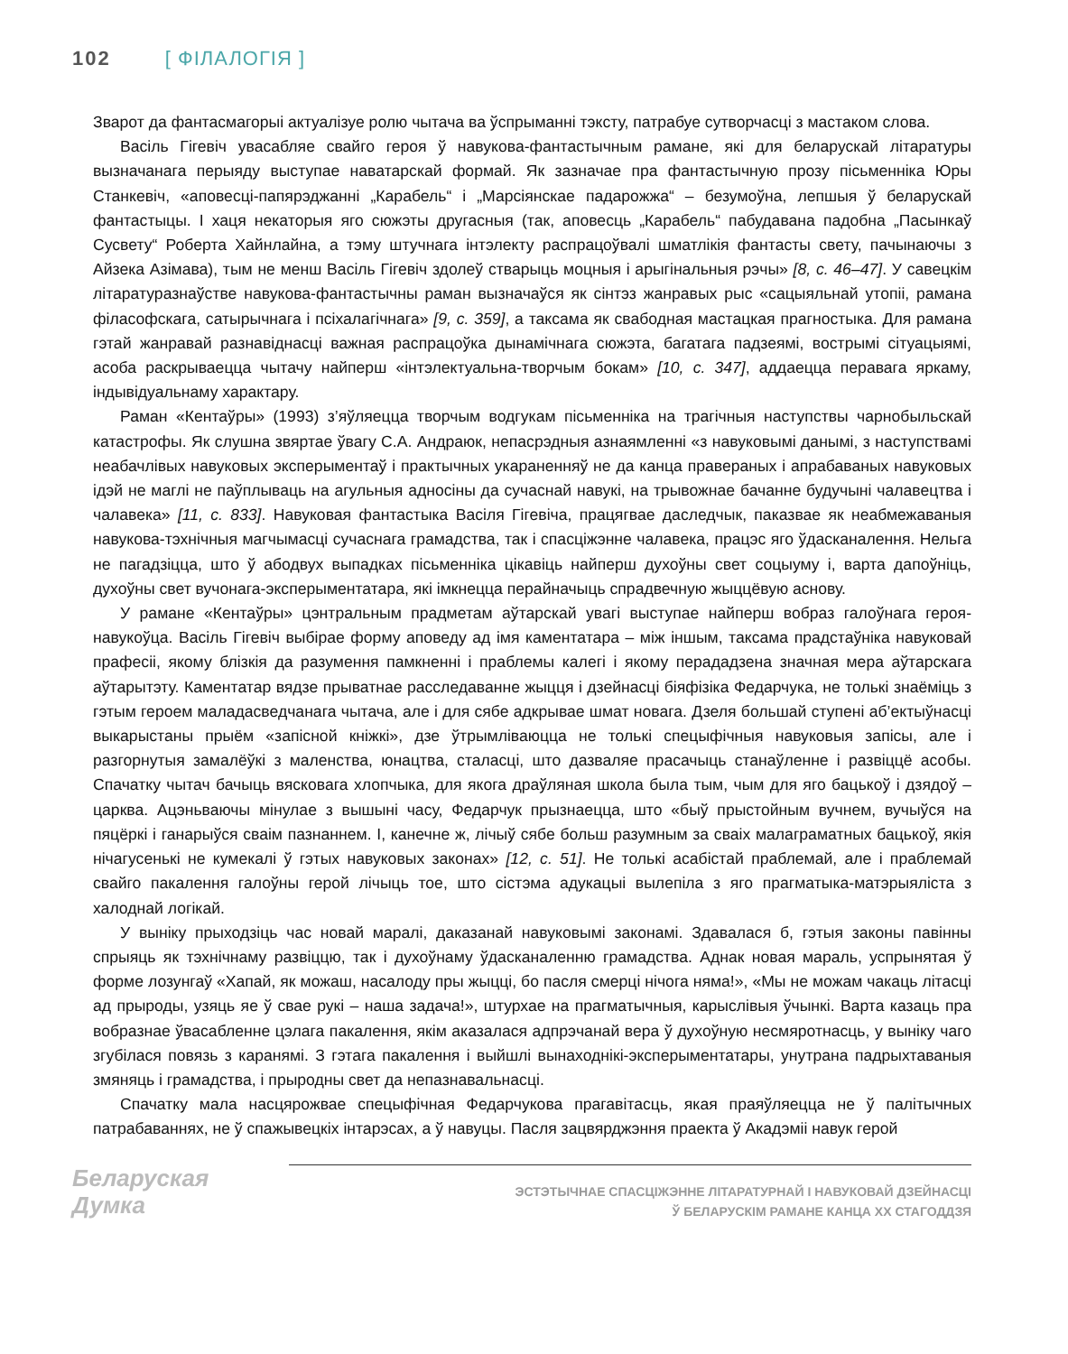102 [ ФІЛАЛОГІЯ ]
Зварот да фантасмагорыі актуалізуе ролю чытача ва ўспрыманні тэксту, патрабуе сутворчасці з мастаком слова.
Васіль Гігевіч увасабляе свайго героя ў навукова-фантастычным рамане, які для беларускай літаратуры вызначанага перыяду выступае наватарскай формай. Як зазначае пра фантастычную прозу пісьменніка Юры Станкевіч, «аповесці-папярэджанні „Карабель“ і „Марсіянскае падарожжа“ – безумоўна, лепшыя ў беларускай фантастыцы. І хаця некаторыя яго сюжэты другасныя (так, аповесць „Карабель“ пабудавана падобна „Пасынкаў Сусвету“ Роберта Хайнлайна, а тэму штучнага інтэлекту распрацоўвалі шматлікія фантасты свету, пачынаючы з Айзека Азімава), тым не менш Васіль Гігевіч здолеў стварыць моцныя і арыгінальныя рэчы» [8, с. 46–47]. У савецкім літаратуразнаўстве навукова-фантастычны раман вызначаўся як сінтэз жанравых рыс «сацыяльнай утопіі, рамана філасофскага, сатырычнага і псіхалагічнага» [9, с. 359], а таксама як свабодная мастацкая прагностыка. Для рамана гэтай жанравай разнавіднасці важная распрацоўка дынамічнага сюжэта, багатага падзеямі, вострымі сітуацыямі, асоба раскрываецца чытачу найперш «інтэлектуальна-творчым бокам» [10, с. 347], аддаецца перавага яркаму, індывідуальнаму характару.
Раман «Кентаўры» (1993) з’яўляецца творчым водгукам пісьменніка на трагічныя наступствы чарнобыльскай катастрофы. Як слушна звяртае ўвагу С.А. Андраюк, непасрэдныя азнаямленні «з навуковымі данымі, з наступствамі неабачлівых навуковых эксперыментаў і практычных укараненняў не да канца правераных і апрабаваных навуковых ідэй не маглі не паўплываць на агульныя адносіны да сучаснай навукі, на трывожнае бачанне будучыні чалавецтва і чалавека» [11, с. 833]. Навуковая фантастыка Васіля Гігевіча, працягвае даследчык, паказвае як неабмежаваныя навукова-тэхнічныя магчымасці сучаснага грамадства, так і спасціжэнне чалавека, працэс яго ўдасканалення. Нельга не пагадзіцца, што ў абодвух выпадках пісьменніка цікавіць найперш духоўны свет соцыуму і, варта дапоўніць, духоўны свет вучонага-эксперыментатара, які імкнецца перайначыць спрадвечную жыццёвую аснову.
У рамане «Кентаўры» цэнтральным прадметам аўтарскай увагі выступае найперш вобраз галоўнага героя-навукоўца. Васіль Гігевіч выбірае форму аповеду ад імя каментатара – між іншым, таксама прадстаўніка навуковай прафесіі, якому блізкія да разумення памкненні і праблемы калегі і якому перададзена значная мера аўтарскага аўтарытэту. Каментатар вядзе прыватнае расследаванне жыцця і дзейнасці біяфізіка Федарчука, не толькі знаёміць з гэтым героем маладасведчанага чытача, але і для сябе адкрывае шмат новага. Дзеля большай ступені аб’ектыўнасці выкарыстаны прыём «запісной кніжкі», дзе ўтрымліваюцца не толькі спецыфічныя навуковыя запісы, але і разгорнутыя замалёўкі з маленства, юнацтва, сталасці, што дазваляе прасачыць станаўленне і развіццё асобы. Спачатку чытач бачыць вясковага хлопчыка, для якога драўляная школа была тым, чым для яго бацькоў і дзядоў – царква. Ацэньваючы мінулае з вышыні часу, Федарчук прызнаецца, што «быў прыстойным вучнем, вучыўся на пяцёркі і ганарыўся сваім пазнаннем. І, канечне ж, лічыў сябе больш разумным за сваіх малаграматных бацькоў, якія нічагусенькі не кумекалі ў гэтых навуковых законах» [12, с. 51]. Не толькі асабістай праблемай, але і праблемай свайго пакалення галоўны герой лічыць тое, што сістэма адукацыі вылепіла з яго прагматыка-матэрыяліста з халоднай логікай.
У выніку прыходзіць час новай маралі, даказанай навуковымі законамі. Здавалася б, гэтыя законы павінны спрыяць як тэхнічнаму развіццю, так і духоўнаму ўдасканаленню грамадства. Аднак новая мараль, успрынятая ў форме лозунгаў «Хапай, як можаш, насалоду пры жыцці, бо пасля смерці нічога няма!», «Мы не можам чакаць літасці ад прыроды, узяць яе ў свае рукі – наша задача!», штурхае на прагматычныя, карыслівыя ўчынкі. Варта казаць пра вобразнае ўвасабленне цэлага пакалення, якім аказалася адпрэчанай вера ў духоўную несмяротнасць, у выніку чаго згубілася повязь з каранямі. З гэтага пакалення і выйшлі вынаходнікі-эксперыментатары, унутрана падрыхтаваныя змяняць і грамадства, і прыродны свет да непазнавальнасці.
Спачатку мала насцярожвае спецыфічная Федарчукова прагавітасць, якая праяўляецца не ў палітычных патрабаваннях, не ў спажывецкіх інтарэсах, а ў навуцы. Пасля зацвярджэння праекта ў Акадэміі навук герой
Беларуская
Думка
ЭСТЭТЫЧНАЕ СПАСЦІЖЭННЕ ЛІТАРАТУРНАЙ І НАВУКОВАЙ ДЗЕЙНАСЦІ
Ў БЕЛАРУСКІМ РАМАНЕ КАНЦА ХХ СТАГОДДЗЯ